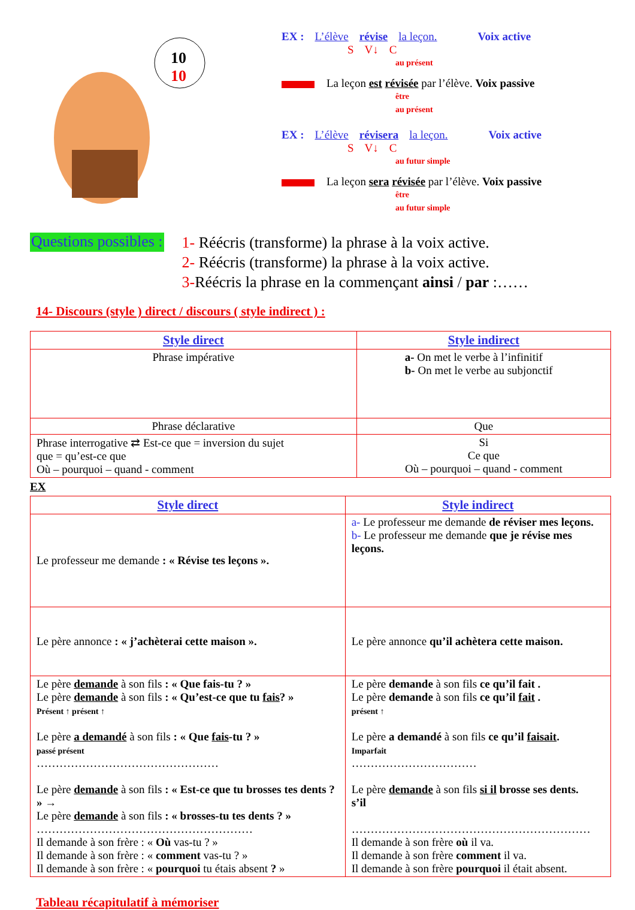10
10
EX : L’élève révise la leçon. Voix active
S V↓ C
au présent
La leçon est révisée par l’élève. Voix passive
être
au présent
EX : L’élève révisera la leçon. Voix active
S V↓ C
au futur simple
La leçon sera révisée par l’élève. Voix passive
être
au futur simple
Questions possibles :
1- Réécris (transforme) la phrase à la voix active.
2- Réécris (transforme) la phrase à la voix active.
3-Réécris la phrase en la commençant ainsi / par :……
14- Discours (style ) direct / discours ( style indirect ) :
| Style direct | Style indirect |
| --- | --- |
| Phrase impérative | a- On met le verbe à l’infinitif b- On met le verbe au subjonctif |
| Phrase déclarative | Que |
| Phrase interrogative ⇄ Est-ce que = inversion du sujet que = qu’est-ce que Où – pourquoi – quand - comment | Si Ce que Où – pourquoi – quand - comment |
EX
| Style direct | Style indirect |
| --- | --- |
| Le professeur me demande : « Révise tes leçons ». | a- Le professeur me demande de réviser mes leçons. b- Le professeur me demande que je révise mes leçons. |
| Le père annonce : « j’achèterai cette maison ». | Le père annonce qu’il achètera cette maison. |
| Le père demande à son fils : « Que fais-tu ? » Le père demande à son fils : « Qu’est-ce que tu fais ? » Présent ↑ présent ↑ Le père a demandé à son fils : « Que fais -tu ? » passé présent ………………………………………… Le père demande à son fils : « Est-ce que tu brosses tes dents ? » → Le père demande à son fils : « brosses-tu tes dents ? » ………………………………………………… Il demande à son frère : « Où vas-tu ? » Il demande à son frère : « comment vas-tu ? » Il demande à son frère : « pourquoi tu étais absent ? » | Le père demande à son fils ce qu’il fait . Le père demande à son fils ce qu’il fait . présent ↑ Le père a demandé à son fils ce qu’il faisait . Imparfait …………………………… Le père demande à son fils si il brosse ses dents. s’il ……………………………………………………… Il demande à son frère où il va. Il demande à son frère comment il va. Il demande à son frère pourquoi il était absent. |
Tableau récapitulatif à mémoriser